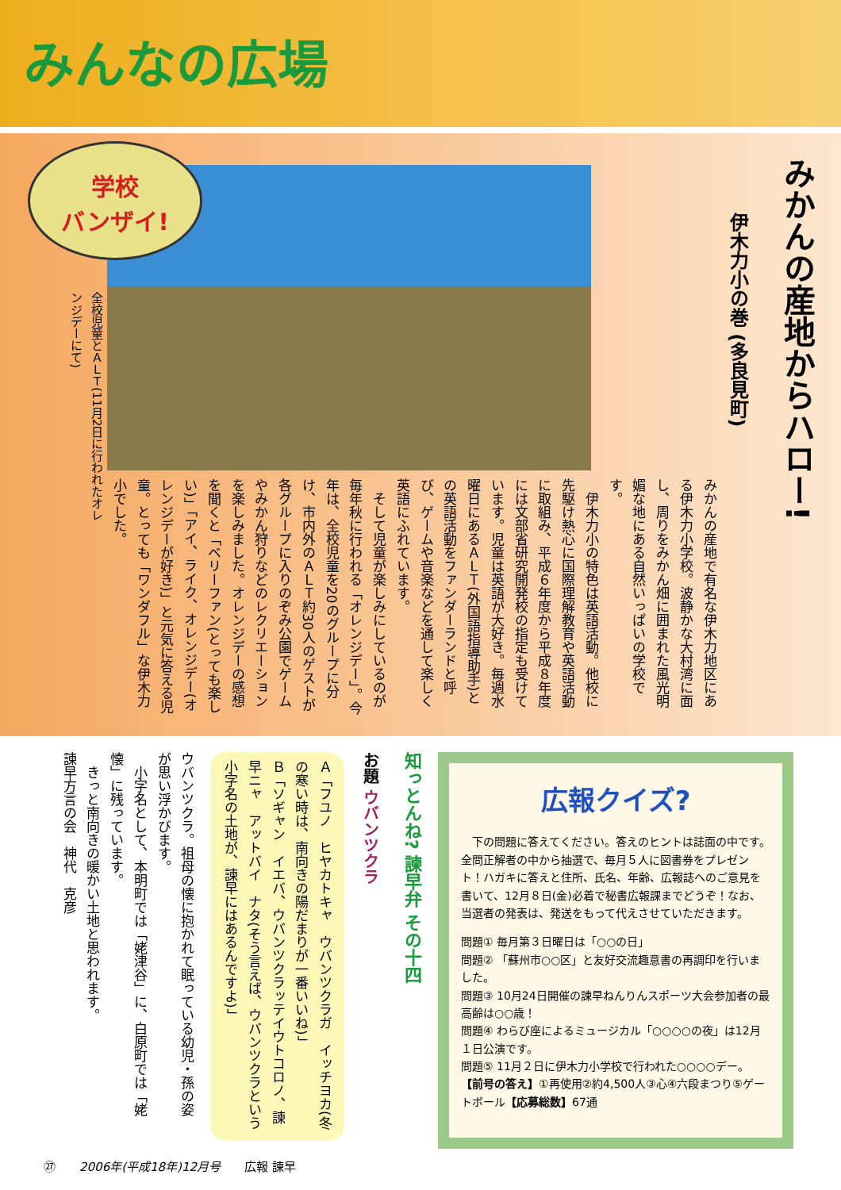みんなの広場
学校
バンザイ!
みかんの産地からハロー!
伊木力小の巻 (多良見町)
みかんの産地で有名な伊木力地区にある伊木力小学校。波静かな大村湾に面し、周りをみかん畑に囲まれた風光明媚な地にある自然いっぱいの学校です。
　伊木力小の特色は英語活動。他校に先駆け熱心に国際理解教育や英語活動に取組み、平成６年度から平成８年度には文部省研究開発校の指定も受けています。児童は英語が大好き。毎週水曜日にあるＡＬＴ(外国語指導助手)との英語活動をファンダーランドと呼び、ゲームや音楽などを通して楽しく英語にふれています。
　そして児童が楽しみにしているのが毎年秋に行われる「オレンジデー」。今年は、全校児童を20のグループに分け、市内外のＡＬＴ約30人のゲストが各グループに入りのぞみ公園でゲームやみかん狩りなどのレクリエーションを楽しみました。オレンジデーの感想を聞くと「ベリーファン(とっても楽しい)」「アイ、ライク、オレンジデー(オレンジデーが好き)」と元気に答える児童。とっても「ワンダフル」な伊木力小でした。
全校児童とＡＬＴ(11月2日に行われたオレンジデーにて)
広報クイズ?
　下の問題に答えてください。答えのヒントは誌面の中です。全問正解者の中から抽選で、毎月５人に図書券をプレゼント！ハガキに答えと住所、氏名、年齢、広報誌へのご意見を書いて、12月８日(金)必着で秘書広報課までどうぞ！なお、当選者の発表は、発送をもって代えさせていただきます。
問題① 毎月第３日曜日は「○○の日」
問題② 「蘇州市○○区」と友好交流趣意書の再調印を行いました。
問題③ 10月24日開催の諫早ねんりんスポーツ大会参加者の最高齢は○○歳！
問題④ わらび座によるミュージカル「○○○○の夜」は12月１日公演です。
問題⑤ 11月２日に伊木力小学校で行われた○○○○デー。
【前号の答え】①再使用②約4,500人③心④六段まつり⑤ゲートボール【応募総数】67通
知っとんね? 諫早弁 その十四
お題 ウバンツクラ
Ａ「フユノ　ヒヤカトキャ　ウバンツクラガ　イッチヨカ(冬の寒い時は、南向きの陽だまりが一番いいね)」
Ｂ「ソギャン　イエバ、ウバンツクラッテイウトコロノ、諫早ニャ　アットバイ　ナタ(そう言えば、ウバンツクラという小字名の土地が、諫早にはあるんですよ)」
ウバンツクラ。祖母の懐に抱かれて眠っている幼児・孫の姿が思い浮かびます。
　小字名として、本明町では「姥津谷」に、白原町では「姥懐」に残っています。
　きっと南向きの暖かい土地と思われます。
諫早方言の会　神代　克彦
㉗　　2006年(平成18年)12月号　　広報 諫早